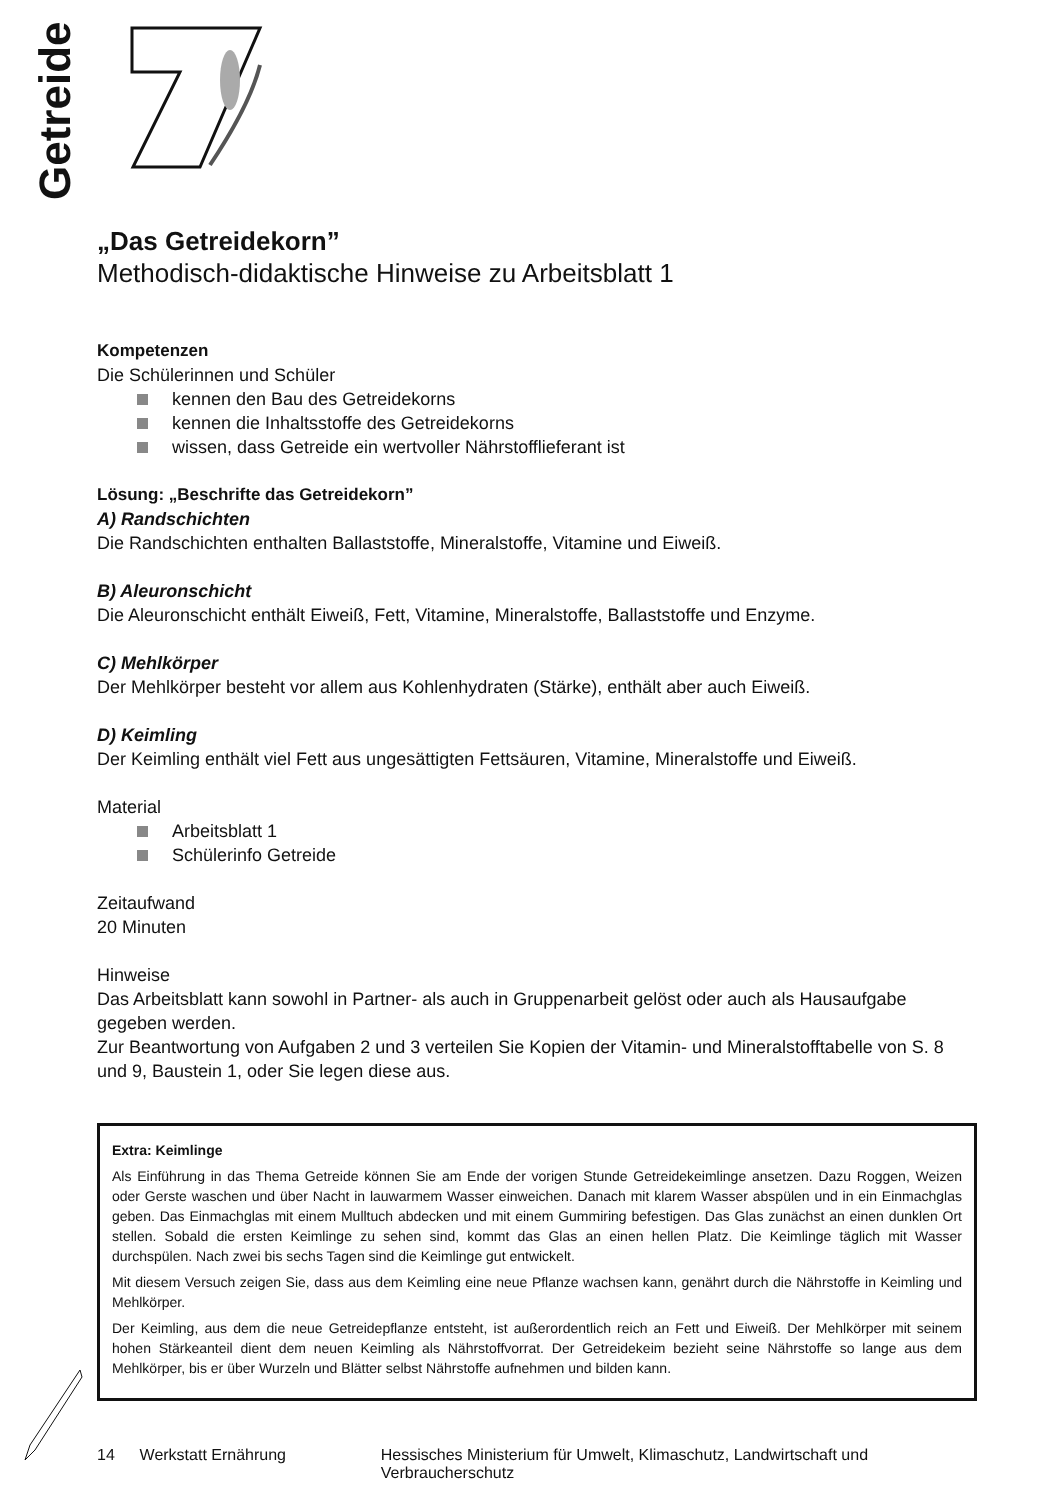Getreide
„Das Getreidekorn”
Methodisch-didaktische Hinweise zu Arbeitsblatt 1
Kompetenzen
Die Schülerinnen und Schüler
kennen den Bau des Getreidekorns
kennen die Inhaltsstoffe des Getreidekorns
wissen, dass Getreide ein wertvoller Nährstofflieferant ist
Lösung: „Beschrifte das Getreidekorn”
A) Randschichten
Die Randschichten enthalten Ballaststoffe, Mineralstoffe, Vitamine und Eiweiß.
B) Aleuronschicht
Die Aleuronschicht enthält Eiweiß, Fett, Vitamine, Mineralstoffe, Ballaststoffe und Enzyme.
C) Mehlkörper
Der Mehlkörper besteht vor allem aus Kohlenhydraten (Stärke), enthält aber auch Eiweiß.
D) Keimling
Der Keimling enthält viel Fett aus ungesättigten Fettsäuren, Vitamine, Mineralstoffe und Eiweiß.
Material
Arbeitsblatt 1
Schülerinfo Getreide
Zeitaufwand
20 Minuten
Hinweise
Das Arbeitsblatt kann sowohl in Partner- als auch in Gruppenarbeit gelöst oder auch als Hausaufgabe gegeben werden.
Zur Beantwortung von Aufgaben 2 und 3 verteilen Sie Kopien der Vitamin- und Mineralstofftabelle von S. 8 und 9, Baustein 1, oder Sie legen diese aus.
Extra: Keimlinge
Als Einführung in das Thema Getreide können Sie am Ende der vorigen Stunde Getreidekeimlinge ansetzen. Dazu Roggen, Weizen oder Gerste waschen und über Nacht in lauwarmem Wasser einweichen. Danach mit klarem Wasser abspülen und in ein Einmachglas geben. Das Einmachglas mit einem Mulltuch abdecken und mit einem Gummiring befestigen. Das Glas zunächst an einen dunklen Ort stellen. Sobald die ersten Keimlinge zu sehen sind, kommt das Glas an einen hellen Platz. Die Keimlinge täglich mit Wasser durchspülen. Nach zwei bis sechs Tagen sind die Keimlinge gut entwickelt.
Mit diesem Versuch zeigen Sie, dass aus dem Keimling eine neue Pflanze wachsen kann, genährt durch die Nährstoffe in Keimling und Mehlkörper.
Der Keimling, aus dem die neue Getreidepflanze entsteht, ist außerordentlich reich an Fett und Eiweiß. Der Mehlkörper mit seinem hohen Stärkeanteil dient dem neuen Keimling als Nährstoffvorrat. Der Getreidekeim bezieht seine Nährstoffe so lange aus dem Mehlkörper, bis er über Wurzeln und Blätter selbst Nährstoffe aufnehmen und bilden kann.
14 Werkstatt Ernährung Hessisches Ministerium für Umwelt, Klimaschutz, Landwirtschaft und Verbraucherschutz